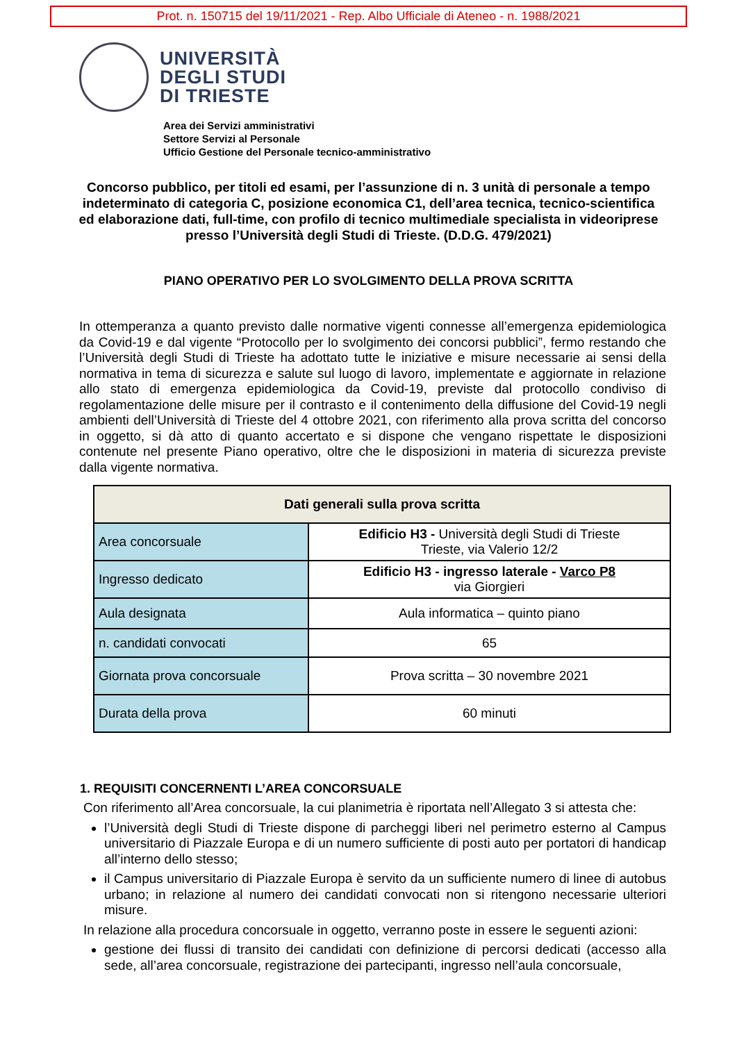Prot. n. 150715 del 19/11/2021 - Rep. Albo Ufficiale di Ateneo - n. 1988/2021
UNIVERSITÀ
DEGLI STUDI
DI TRIESTE
Area dei Servizi amministrativi
Settore Servizi al Personale
Ufficio Gestione del Personale tecnico-amministrativo
Concorso pubblico, per titoli ed esami, per l’assunzione di n. 3 unità di personale a tempo indeterminato di categoria C, posizione economica C1, dell’area tecnica, tecnico-scientifica ed elaborazione dati, full-time, con profilo di tecnico multimediale specialista in videoriprese presso l’Università degli Studi di Trieste. (D.D.G. 479/2021)
PIANO OPERATIVO PER LO SVOLGIMENTO DELLA PROVA SCRITTA
In ottemperanza a quanto previsto dalle normative vigenti connesse all’emergenza epidemiologica da Covid-19 e dal vigente “Protocollo per lo svolgimento dei concorsi pubblici”, fermo restando che l’Università degli Studi di Trieste ha adottato tutte le iniziative e misure necessarie ai sensi della normativa in tema di sicurezza e salute sul luogo di lavoro, implementate e aggiornate in relazione allo stato di emergenza epidemiologica da Covid-19, previste dal protocollo condiviso di regolamentazione delle misure per il contrasto e il contenimento della diffusione del Covid-19 negli ambienti dell’Università di Trieste del 4 ottobre 2021, con riferimento alla prova scritta del concorso in oggetto, si dà atto di quanto accertato e si dispone che vengano rispettate le disposizioni contenute nel presente Piano operativo, oltre che le disposizioni in materia di sicurezza previste dalla vigente normativa.
| Dati generali sulla prova scritta | |
| --- | --- |
| Area concorsuale | Edificio H3 - Università degli Studi di Trieste Trieste, via Valerio 12/2 |
| Ingresso dedicato | Edificio H3 - ingresso laterale - Varco P8 via Giorgieri |
| Aula designata | Aula informatica – quinto piano |
| n. candidati convocati | 65 |
| Giornata prova concorsuale | Prova scritta – 30 novembre 2021 |
| Durata della prova | 60 minuti |
1. REQUISITI CONCERNENTI L’AREA CONCORSUALE
Con riferimento all’Area concorsuale, la cui planimetria è riportata nell’Allegato 3 si attesta che:
l’Università degli Studi di Trieste dispone di parcheggi liberi nel perimetro esterno al Campus universitario di Piazzale Europa e di un numero sufficiente di posti auto per portatori di handicap all’interno dello stesso;
il Campus universitario di Piazzale Europa è servito da un sufficiente numero di linee di autobus urbano; in relazione al numero dei candidati convocati non si ritengono necessarie ulteriori misure.
In relazione alla procedura concorsuale in oggetto, verranno poste in essere le seguenti azioni:
gestione dei flussi di transito dei candidati con definizione di percorsi dedicati (accesso alla sede, all’area concorsuale, registrazione dei partecipanti, ingresso nell’aula concorsuale,